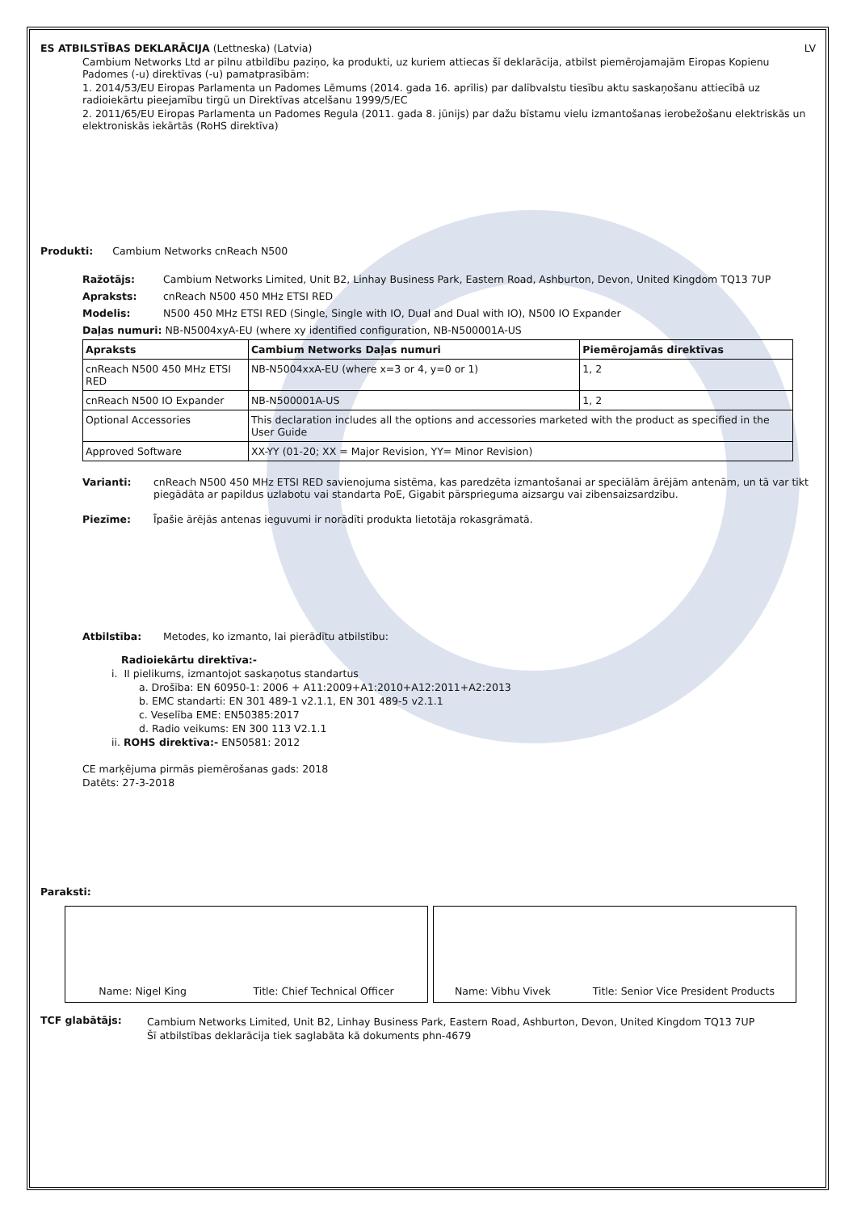ES ATBILSTĪBAS DEKLARĀCIJA (Lettneska) (Latvia) LV
Cambium Networks Ltd ar pilnu atbildību paziņo, ka produkti, uz kuriem attiecas šī deklarācija, atbilst piemērojamajām Eiropas Kopienu Padomes (-u) direktīvas (-u) pamatprasībām:
1. 2014/53/EU Eiropas Parlamenta un Padomes Lēmums (2014. gada 16. aprīlis) par dalībvalstu tiesību aktu saskaņošanu attiecībā uz radioiekārtu pieejamību tirgū un Direktīvas atcelšanu 1999/5/EC
2. 2011/65/EU Eiropas Parlamenta un Padomes Regula (2011. gada 8. jūnijs) par dažu bīstamu vielu izmantošanas ierobežošanu elektriskās un elektroniskās iekārtās (RoHS direktīva)
Produkti: Cambium Networks cnReach N500
Ražotājs: Cambium Networks Limited, Unit B2, Linhay Business Park, Eastern Road, Ashburton, Devon, United Kingdom TQ13 7UP
Apraksts: cnReach N500 450 MHz ETSI RED
Modelis: N500 450 MHz ETSI RED (Single, Single with IO, Dual and Dual with IO), N500 IO Expander
Daļas numuri: NB-N5004xyA-EU (where xy identified configuration, NB-N500001A-US
| Apraksts | Cambium Networks Daļas numuri | Piemērojamās direktīvas |
| --- | --- | --- |
| cnReach N500 450 MHz ETSI RED | NB-N5004xxA-EU (where x=3 or 4, y=0 or 1) | 1, 2 |
| cnReach N500 IO Expander | NB-N500001A-US | 1, 2 |
| Optional Accessories | This declaration includes all the options and accessories marketed with the product as specified in the User Guide | |
| Approved Software | XX-YY (01-20; XX = Major Revision, YY= Minor Revision) | |
Varianti: cnReach N500 450 MHz ETSI RED savienojuma sistēma, kas paredzēta izmantošanai ar speciālām ārējām antenām, un tā var tikt piegādāta ar papildus uzlabotu vai standarta PoE, Gigabit pārsprieguma aizsargu vai zibensaizsardzību.
Piezīme: Īpašie ārējās antenas ieguvumi ir norādīti produkta lietotāja rokasgrāmatā.
Atbilstība: Metodes, ko izmanto, lai pierādītu atbilstību:
Radioiekārtu direktīva:-
i. II pielikums, izmantojot saskaņotus standartus
a. Drošība: EN 60950-1: 2006 + A11:2009+A1:2010+A12:2011+A2:2013
b. EMC standarti: EN 301 489-1 v2.1.1, EN 301 489-5 v2.1.1
c. Veselība EME: EN50385:2017
d. Radio veikums: EN 300 113 V2.1.1
ii. ROHS direktīva:- EN50581: 2012
CE marķējuma pirmās piemērošanas gads: 2018
Datēts: 27-3-2018
Paraksti:
Name: Nigel King Title: Chief Technical Officer Name: Vibhu Vivek Title: Senior Vice President Products
TCF glabātājs: Cambium Networks Limited, Unit B2, Linhay Business Park, Eastern Road, Ashburton, Devon, United Kingdom TQ13 7UP
Šī atbilstības deklarācija tiek saglabāta kā dokuments phn-4679